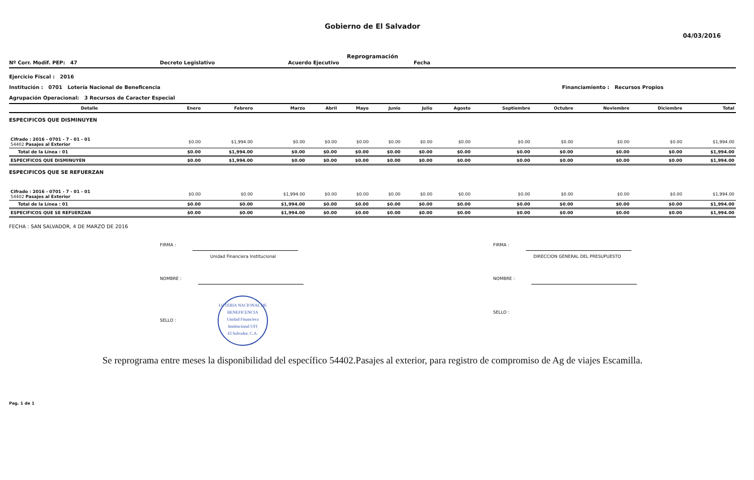Gobierno de El Salvador
04/03/2016
Reprogramación
Nº Corr. Modif. PEP: 47 Decreto Legislativo Acuerdo Ejecutivo Fecha
Ejercicio Fiscal : 2016
Institución : 0701 Lotería Nacional de Beneficencia Financiamiento : Recursos Propios
Agrupación Operacional: 3 Recursos de Caracter Especial
| Detalle | Enero | Febrero | Marzo | Abril | Mayo | Junio | Julio | Agosto | Septiembre | Octubre | Noviembre | Diciembre | Total |
| --- | --- | --- | --- | --- | --- | --- | --- | --- | --- | --- | --- | --- | --- |
| ESPECIFICOS QUE DISMINUYEN | | | | | | | | | | | | | |
| Cifrado : 2016 - 0701 - 7 - 01 - 01 54402 Pasajes al Exterior | $0.00 | $1,994.00 | $0.00 | $0.00 | $0.00 | $0.00 | $0.00 | $0.00 | $0.00 | $0.00 | $0.00 | $0.00 | $1,994.00 |
| Total de la Línea : 01 | $0.00 | $1,994.00 | $0.00 | $0.00 | $0.00 | $0.00 | $0.00 | $0.00 | $0.00 | $0.00 | $0.00 | $0.00 | $1,994.00 |
| ESPECIFICOS QUE DISMINUYEN | $0.00 | $1,994.00 | $0.00 | $0.00 | $0.00 | $0.00 | $0.00 | $0.00 | $0.00 | $0.00 | $0.00 | $0.00 | $1,994.00 |
| ESPECIFICOS QUE SE REFUERZAN | | | | | | | | | | | | | |
| Cifrado : 2016 - 0701 - 7 - 01 - 01 54402 Pasajes al Exterior | $0.00 | $0.00 | $1,994.00 | $0.00 | $0.00 | $0.00 | $0.00 | $0.00 | $0.00 | $0.00 | $0.00 | $0.00 | $1,994.00 |
| Total de la Línea : 01 | $0.00 | $0.00 | $1,994.00 | $0.00 | $0.00 | $0.00 | $0.00 | $0.00 | $0.00 | $0.00 | $0.00 | $0.00 | $1,994.00 |
| ESPECIFICOS QUE SE REFUERZAN | $0.00 | $0.00 | $1,994.00 | $0.00 | $0.00 | $0.00 | $0.00 | $0.00 | $0.00 | $0.00 | $0.00 | $0.00 | $1,994.00 |
FECHA : SAN SALVADOR, 4 DE MARZO DE 2016
FIRMA :
Unidad Financiera Institucional
NOMBRE :
SELLO : LOTERIA NACIONAL DE BENEFICENCIA
Unidad Financiera Institucional UFI
El Salvador, C.A.
FIRMA :
DIRECCION GENERAL DEL PRESUPUESTO
NOMBRE :
SELLO :
Se reprograma entre meses la disponibilidad del específico 54402.Pasajes al exterior, para registro de compromiso de Ag de viajes Escamilla.
Pag. 1 de 1